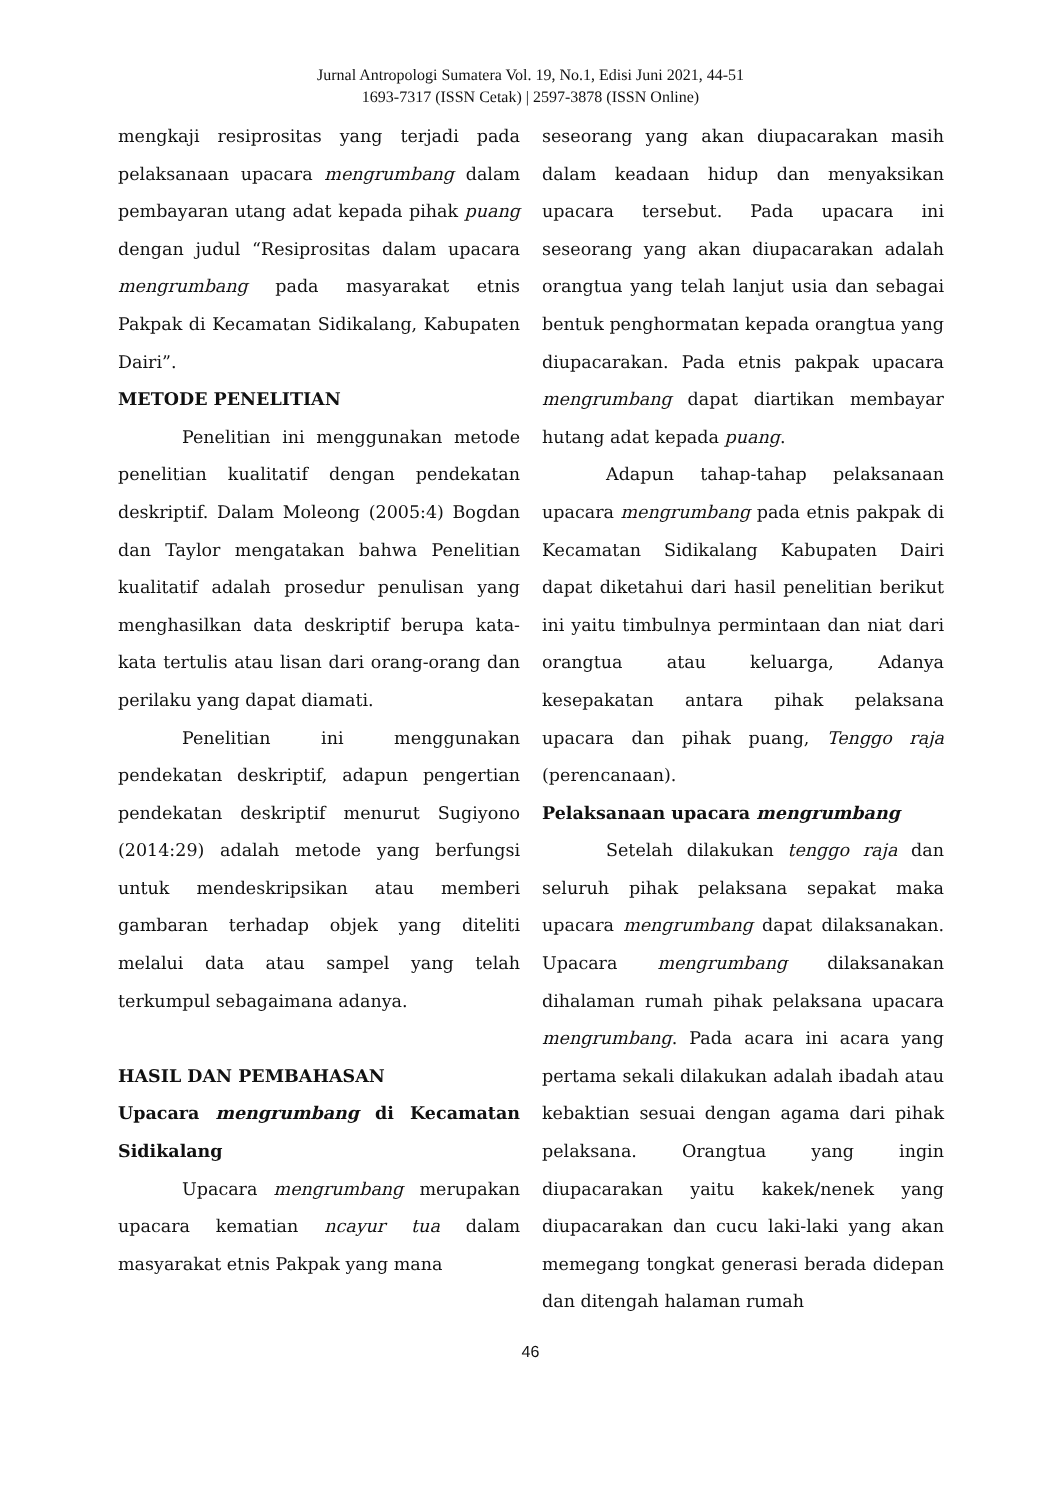Jurnal Antropologi Sumatera Vol. 19, No.1, Edisi Juni 2021, 44-51
1693-7317 (ISSN Cetak) | 2597-3878 (ISSN Online)
mengkaji resiprositas yang terjadi pada pelaksanaan upacara mengrumbang dalam pembayaran utang adat kepada pihak puang dengan judul “Resiprositas dalam upacara mengrumbang pada masyarakat etnis Pakpak di Kecamatan Sidikalang, Kabupaten Dairi”.
METODE PENELITIAN
Penelitian ini menggunakan metode penelitian kualitatif dengan pendekatan deskriptif. Dalam Moleong (2005:4) Bogdan dan Taylor mengatakan bahwa Penelitian kualitatif adalah prosedur penulisan yang menghasilkan data deskriptif berupa kata-kata tertulis atau lisan dari orang-orang dan perilaku yang dapat diamati.
Penelitian ini menggunakan pendekatan deskriptif, adapun pengertian pendekatan deskriptif menurut Sugiyono (2014:29) adalah metode yang berfungsi untuk mendeskripsikan atau memberi gambaran terhadap objek yang diteliti melalui data atau sampel yang telah terkumpul sebagaimana adanya.
HASIL DAN PEMBAHASAN
Upacara mengrumbang di Kecamatan Sidikalang
Upacara mengrumbang merupakan upacara kematian ncayur tua dalam masyarakat etnis Pakpak yang mana
seseorang yang akan diupacarakan masih dalam keadaan hidup dan menyaksikan upacara tersebut. Pada upacara ini seseorang yang akan diupacarakan adalah orangtua yang telah lanjut usia dan sebagai bentuk penghormatan kepada orangtua yang diupacarakan. Pada etnis pakpak upacara mengrumbang dapat diartikan membayar hutang adat kepada puang.
Adapun tahap-tahap pelaksanaan upacara mengrumbang pada etnis pakpak di Kecamatan Sidikalang Kabupaten Dairi dapat diketahui dari hasil penelitian berikut ini yaitu timbulnya permintaan dan niat dari orangtua atau keluarga, Adanya kesepakatan antara pihak pelaksana upacara dan pihak puang, Tenggo raja (perencanaan).
Pelaksanaan upacara mengrumbang
Setelah dilakukan tenggo raja dan seluruh pihak pelaksana sepakat maka upacara mengrumbang dapat dilaksanakan. Upacara mengrumbang dilaksanakan dihalaman rumah pihak pelaksana upacara mengrumbang. Pada acara ini acara yang pertama sekali dilakukan adalah ibadah atau kebaktian sesuai dengan agama dari pihak pelaksana. Orangtua yang ingin diupacarakan yaitu kakek/nenek yang diupacarakan dan cucu laki-laki yang akan memegang tongkat generasi berada didepan dan ditengah halaman rumah
46